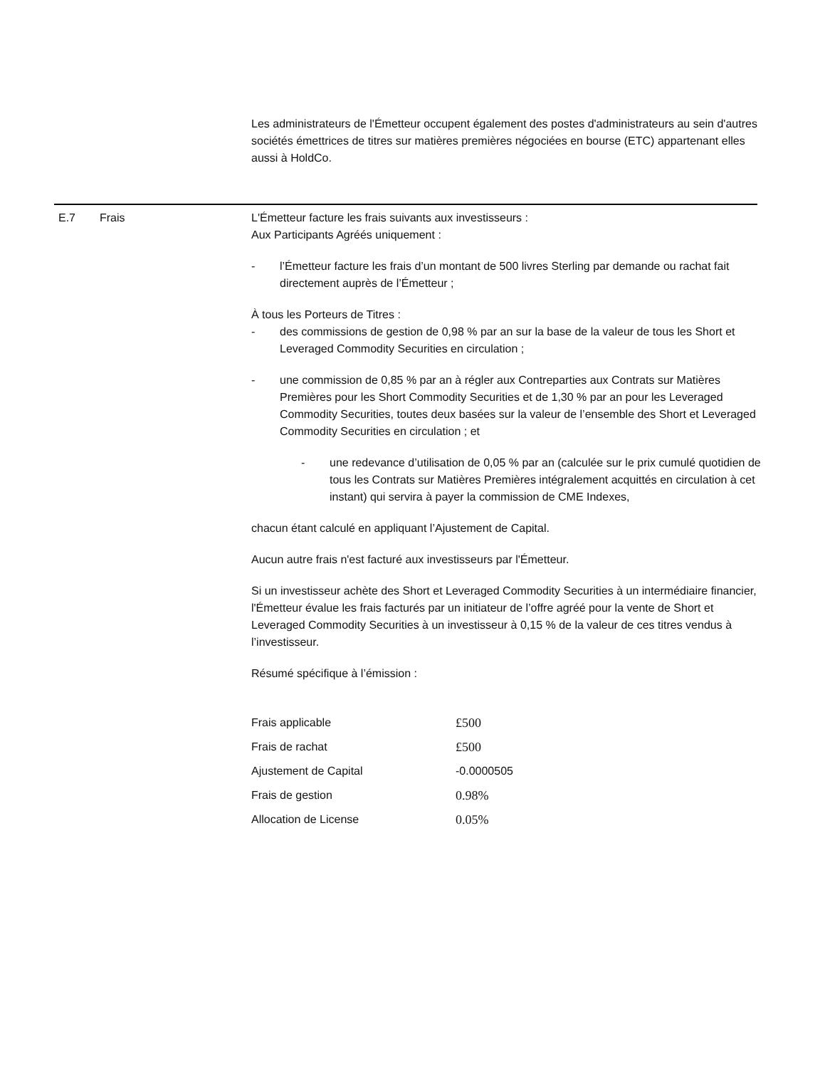Les administrateurs de l'Émetteur occupent également des postes d'administrateurs au sein d'autres sociétés émettrices de titres sur matières premières négociées en bourse (ETC) appartenant elles aussi à HoldCo.
E.7 Frais L'Émetteur facture les frais suivants aux investisseurs :
Aux Participants Agréés uniquement :
- l’Émetteur facture les frais d’un montant de 500 livres Sterling par demande ou rachat fait directement auprès de l’Émetteur ;
À tous les Porteurs de Titres :
- des commissions de gestion de 0,98 % par an sur la base de la valeur de tous les Short et Leveraged Commodity Securities en circulation ;
- une commission de 0,85 % par an à régler aux Contreparties aux Contrats sur Matières Premières pour les Short Commodity Securities et de 1,30 % par an pour les Leveraged Commodity Securities, toutes deux basées sur la valeur de l’ensemble des Short et Leveraged Commodity Securities en circulation ; et
- une redevance d’utilisation de 0,05 % par an (calculée sur le prix cumulé quotidien de tous les Contrats sur Matières Premières intégralement acquittés en circulation à cet instant) qui servira à payer la commission de CME Indexes,
chacun étant calculé en appliquant l’Ajustement de Capital.
Aucun autre frais n'est facturé aux investisseurs par l'Émetteur.
Si un investisseur achète des Short et Leveraged Commodity Securities à un intermédiaire financier, l'Émetteur évalue les frais facturés par un initiateur de l’offre agréé pour la vente de Short et Leveraged Commodity Securities à un investisseur à 0,15 % de la valeur de ces titres vendus à l’investisseur.
Résumé spécifique à l’émission :
| Frais applicable | £500 |
| Frais de rachat | £500 |
| Ajustement de Capital | -0.0000505 |
| Frais de gestion | 0.98% |
| Allocation de License | 0.05% |